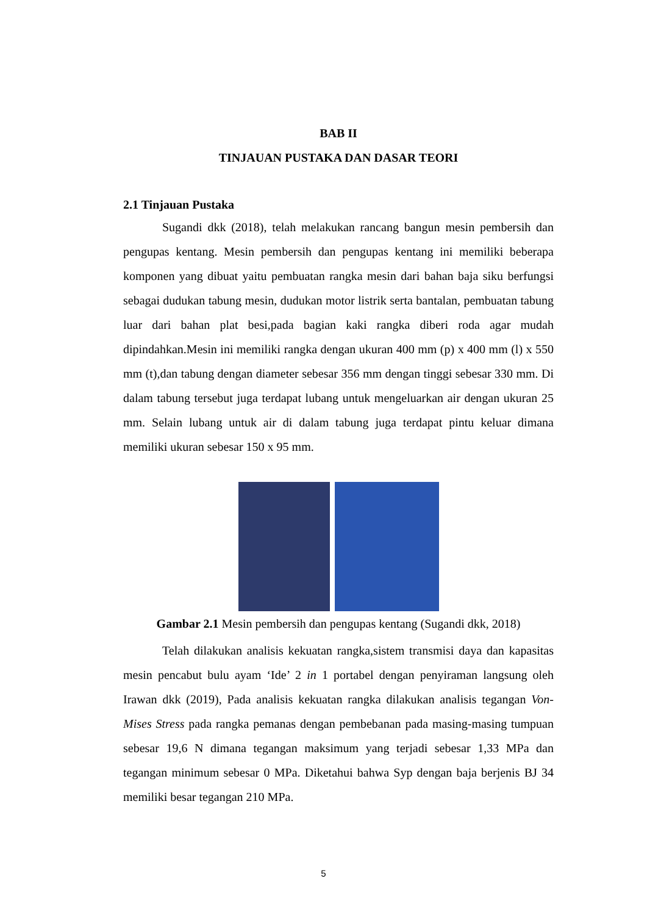BAB II
TINJAUAN PUSTAKA DAN DASAR TEORI
2.1 Tinjauan Pustaka
Sugandi dkk (2018), telah melakukan rancang bangun mesin pembersih dan pengupas kentang. Mesin pembersih dan pengupas kentang ini memiliki beberapa komponen yang dibuat yaitu pembuatan rangka mesin dari bahan baja siku berfungsi sebagai dudukan tabung mesin, dudukan motor listrik serta bantalan, pembuatan tabung luar dari bahan plat besi,pada bagian kaki rangka diberi roda agar mudah dipindahkan.Mesin ini memiliki rangka dengan ukuran 400 mm (p) x 400 mm (l) x 550 mm (t),dan tabung dengan diameter sebesar 356 mm dengan tinggi sebesar 330 mm. Di dalam tabung tersebut juga terdapat lubang untuk mengeluarkan air dengan ukuran 25 mm. Selain lubang untuk air di dalam tabung juga terdapat pintu keluar dimana memiliki ukuran sebesar 150 x 95 mm.
Gambar 2.1 Mesin pembersih dan pengupas kentang (Sugandi dkk, 2018)
Telah dilakukan analisis kekuatan rangka,sistem transmisi daya dan kapasitas mesin pencabut bulu ayam ‘Ide’ 2 in 1 portabel dengan penyiraman langsung oleh Irawan dkk (2019), Pada analisis kekuatan rangka dilakukan analisis tegangan Von-Mises Stress pada rangka pemanas dengan pembebanan pada masing-masing tumpuan sebesar 19,6 N dimana tegangan maksimum yang terjadi sebesar 1,33 MPa dan tegangan minimum sebesar 0 MPa. Diketahui bahwa Syp dengan baja berjenis BJ 34 memiliki besar tegangan 210 MPa.
5